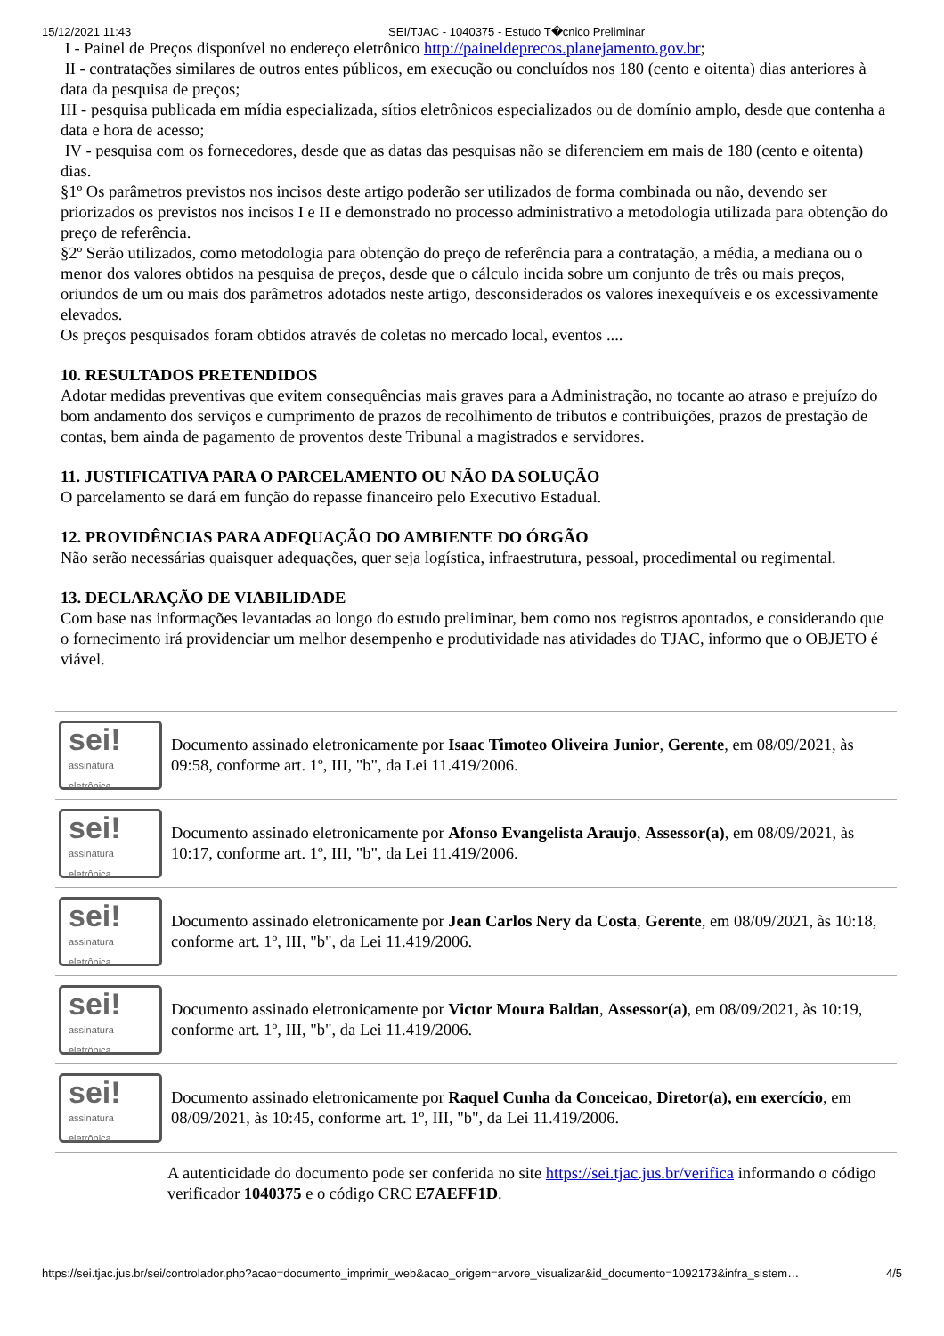15/12/2021 11:43 SEI/TJAC - 1040375 - Estudo T�cnico Preliminar
I - Painel de Preços disponível no endereço eletrônico http://paineldeprecos.planejamento.gov.br;
II - contratações similares de outros entes públicos, em execução ou concluídos nos 180 (cento e oitenta) dias anteriores à data da pesquisa de preços;
III - pesquisa publicada em mídia especializada, sítios eletrônicos especializados ou de domínio amplo, desde que contenha a data e hora de acesso;
IV - pesquisa com os fornecedores, desde que as datas das pesquisas não se diferenciem em mais de 180 (cento e oitenta) dias.
§1º Os parâmetros previstos nos incisos deste artigo poderão ser utilizados de forma combinada ou não, devendo ser priorizados os previstos nos incisos I e II e demonstrado no processo administrativo a metodologia utilizada para obtenção do preço de referência.
§2º Serão utilizados, como metodologia para obtenção do preço de referência para a contratação, a média, a mediana ou o menor dos valores obtidos na pesquisa de preços, desde que o cálculo incida sobre um conjunto de três ou mais preços, oriundos de um ou mais dos parâmetros adotados neste artigo, desconsiderados os valores inexequíveis e os excessivamente elevados.
Os preços pesquisados foram obtidos através de coletas no mercado local, eventos ....
10. RESULTADOS PRETENDIDOS
Adotar medidas preventivas que evitem consequências mais graves para a Administração, no tocante ao atraso e prejuízo do bom andamento dos serviços e cumprimento de prazos de recolhimento de tributos e contribuições, prazos de prestação de contas, bem ainda de pagamento de proventos deste Tribunal a magistrados e servidores.
11. JUSTIFICATIVA PARA O PARCELAMENTO OU NÃO DA SOLUÇÃO
O parcelamento se dará em função do repasse financeiro pelo Executivo Estadual.
12. PROVIDÊNCIAS PARA ADEQUAÇÃO DO AMBIENTE DO ÓRGÃO
Não serão necessárias quaisquer adequações, quer seja logística, infraestrutura, pessoal, procedimental ou regimental.
13. DECLARAÇÃO DE VIABILIDADE
Com base nas informações levantadas ao longo do estudo preliminar, bem como nos registros apontados, e considerando que o fornecimento irá providenciar um melhor desempenho e produtividade nas atividades do TJAC, informo que o OBJETO é viável.
| sei! assinatura eletrônica | Documento assinado eletronicamente por Isaac Timoteo Oliveira Junior , Gerente , em 08/09/2021, às 09:58, conforme art. 1º, III, "b", da Lei 11.419/2006. |
| sei! assinatura eletrônica | Documento assinado eletronicamente por Afonso Evangelista Araujo , Assessor(a) , em 08/09/2021, às 10:17, conforme art. 1º, III, "b", da Lei 11.419/2006. |
| sei! assinatura eletrônica | Documento assinado eletronicamente por Jean Carlos Nery da Costa , Gerente , em 08/09/2021, às 10:18, conforme art. 1º, III, "b", da Lei 11.419/2006. |
| sei! assinatura eletrônica | Documento assinado eletronicamente por Victor Moura Baldan , Assessor(a) , em 08/09/2021, às 10:19, conforme art. 1º, III, "b", da Lei 11.419/2006. |
| sei! assinatura eletrônica | Documento assinado eletronicamente por Raquel Cunha da Conceicao , Diretor(a), em exercício , em 08/09/2021, às 10:45, conforme art. 1º, III, "b", da Lei 11.419/2006. |
A autenticidade do documento pode ser conferida no site https://sei.tjac.jus.br/verifica informando o código verificador 1040375 e o código CRC E7AEFF1D.
https://sei.tjac.jus.br/sei/controlador.php?acao=documento_imprimir_web&acao_origem=arvore_visualizar&id_documento=1092173&infra_sistem… 4/5